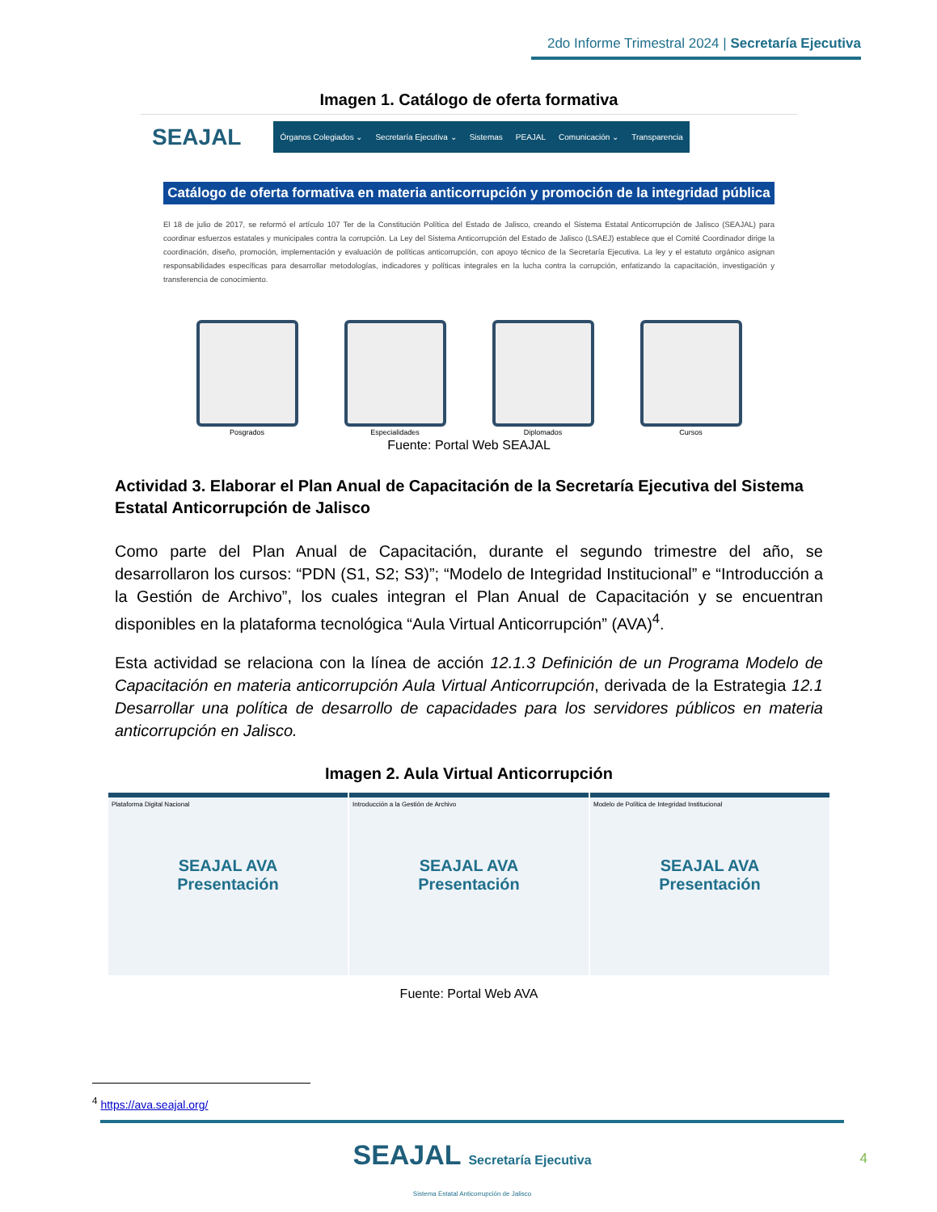2do Informe Trimestral 2024 | Secretaría Ejecutiva
Imagen 1. Catálogo de oferta formativa
SEAJAL
Órganos Colegiados ⌄ Secretaría Ejecutiva ⌄ Sistemas PEAJAL Comunicación ⌄ Transparencia
Catálogo de oferta formativa en materia anticorrupción y promoción de la integridad pública
El 18 de julio de 2017, se reformó el artículo 107 Ter de la Constitución Política del Estado de Jalisco, creando el Sistema Estatal Anticorrupción de Jalisco (SEAJAL) para coordinar esfuerzos estatales y municipales contra la corrupción. La Ley del Sistema Anticorrupción del Estado de Jalisco (LSAEJ) establece que el Comité Coordinador dirige la coordinación, diseño, promoción, implementación y evaluación de políticas anticorrupción, con apoyo técnico de la Secretaría Ejecutiva. La ley y el estatuto orgánico asignan responsabilidades específicas para desarrollar metodologías, indicadores y políticas integrales en la lucha contra la corrupción, enfatizando la capacitación, investigación y transferencia de conocimiento.
Posgrados Especialidades Diplomados Cursos
Fuente: Portal Web SEAJAL
Actividad 3. Elaborar el Plan Anual de Capacitación de la Secretaría Ejecutiva del Sistema Estatal Anticorrupción de Jalisco
Como parte del Plan Anual de Capacitación, durante el segundo trimestre del año, se desarrollaron los cursos: “PDN (S1, S2; S3)”; “Modelo de Integridad Institucional” e “Introducción a la Gestión de Archivo”, los cuales integran el Plan Anual de Capacitación y se encuentran disponibles en la plataforma tecnológica “Aula Virtual Anticorrupción” (AVA)<sup>4</sup>.
Esta actividad se relaciona con la línea de acción 12.1.3 Definición de un Programa Modelo de Capacitación en materia anticorrupción Aula Virtual Anticorrupción, derivada de la Estrategia 12.1 Desarrollar una política de desarrollo de capacidades para los servidores públicos en materia anticorrupción en Jalisco.
Imagen 2. Aula Virtual Anticorrupción
Plataforma Digital Nacional
SEAJAL AVA
Presentación
Introducción a la Gestión de Archivo
SEAJAL AVA
Presentación
Modelo de Política de Integridad Institucional
SEAJAL AVA
Presentación
Fuente: Portal Web AVA
<sup>4</sup> https://ava.seajal.org/
SEAJAL Secretaría Ejecutiva
Sistema Estatal Anticorrupción de Jalisco
4